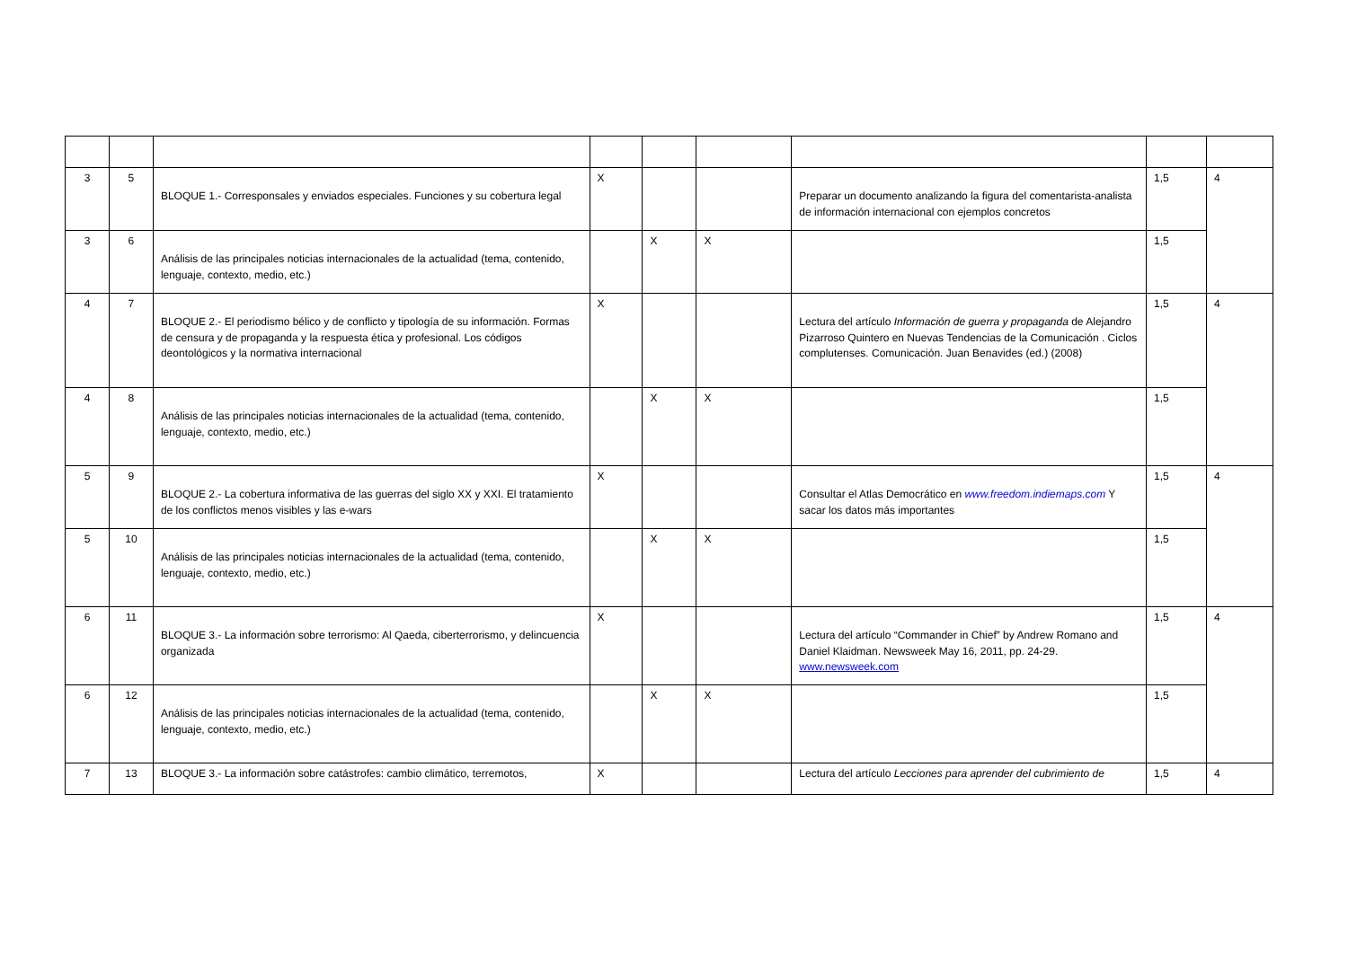| 3 | 5 | BLOQUE 1.- Corresponsales y enviados especiales. Funciones y su cobertura legal | X | | | Preparar un documento analizando la figura del comentarista-analista de información internacional con ejemplos concretos | 1,5 | 4 |
| 3 | 6 | Análisis de las principales noticias internacionales de la actualidad (tema, contenido, lenguaje, contexto, medio, etc.) | | X | X | | 1,5 | |
| 4 | 7 | BLOQUE 2.- El periodismo bélico y de conflicto y tipología de su información. Formas de censura y de propaganda y la respuesta ética y profesional. Los códigos deontológicos y la normativa internacional | X | | | Lectura del artículo Información de guerra y propaganda de Alejandro Pizarroso Quintero en Nuevas Tendencias de la Comunicación . Ciclos complutenses. Comunicación. Juan Benavides (ed.) (2008) | 1,5 | 4 |
| 4 | 8 | Análisis de las principales noticias internacionales de la actualidad (tema, contenido, lenguaje, contexto, medio, etc.) | | X | X | | 1,5 | |
| 5 | 9 | BLOQUE 2.- La cobertura informativa de las guerras del siglo XX y XXI. El tratamiento de los conflictos menos visibles y las e-wars | X | | | Consultar el Atlas Democrático en www.freedom.indiemaps.com Y sacar los datos más importantes | 1,5 | 4 |
| 5 | 10 | Análisis de las principales noticias internacionales de la actualidad (tema, contenido, lenguaje, contexto, medio, etc.) | | X | X | | 1,5 | |
| 6 | 11 | BLOQUE 3.- La información sobre terrorismo: Al Qaeda, ciberterrorismo, y delincuencia organizada | X | | | Lectura del artículo “Commander in Chief” by Andrew Romano and Daniel Klaidman. Newsweek May 16, 2011, pp. 24-29. www.newsweek.com | 1,5 | 4 |
| 6 | 12 | Análisis de las principales noticias internacionales de la actualidad (tema, contenido, lenguaje, contexto, medio, etc.) | | X | X | | 1,5 | |
| 7 | 13 | BLOQUE 3.- La información sobre catástrofes: cambio climático, terremotos, | X | | | Lectura del artículo Lecciones para aprender del cubrimiento de | 1,5 | 4 |